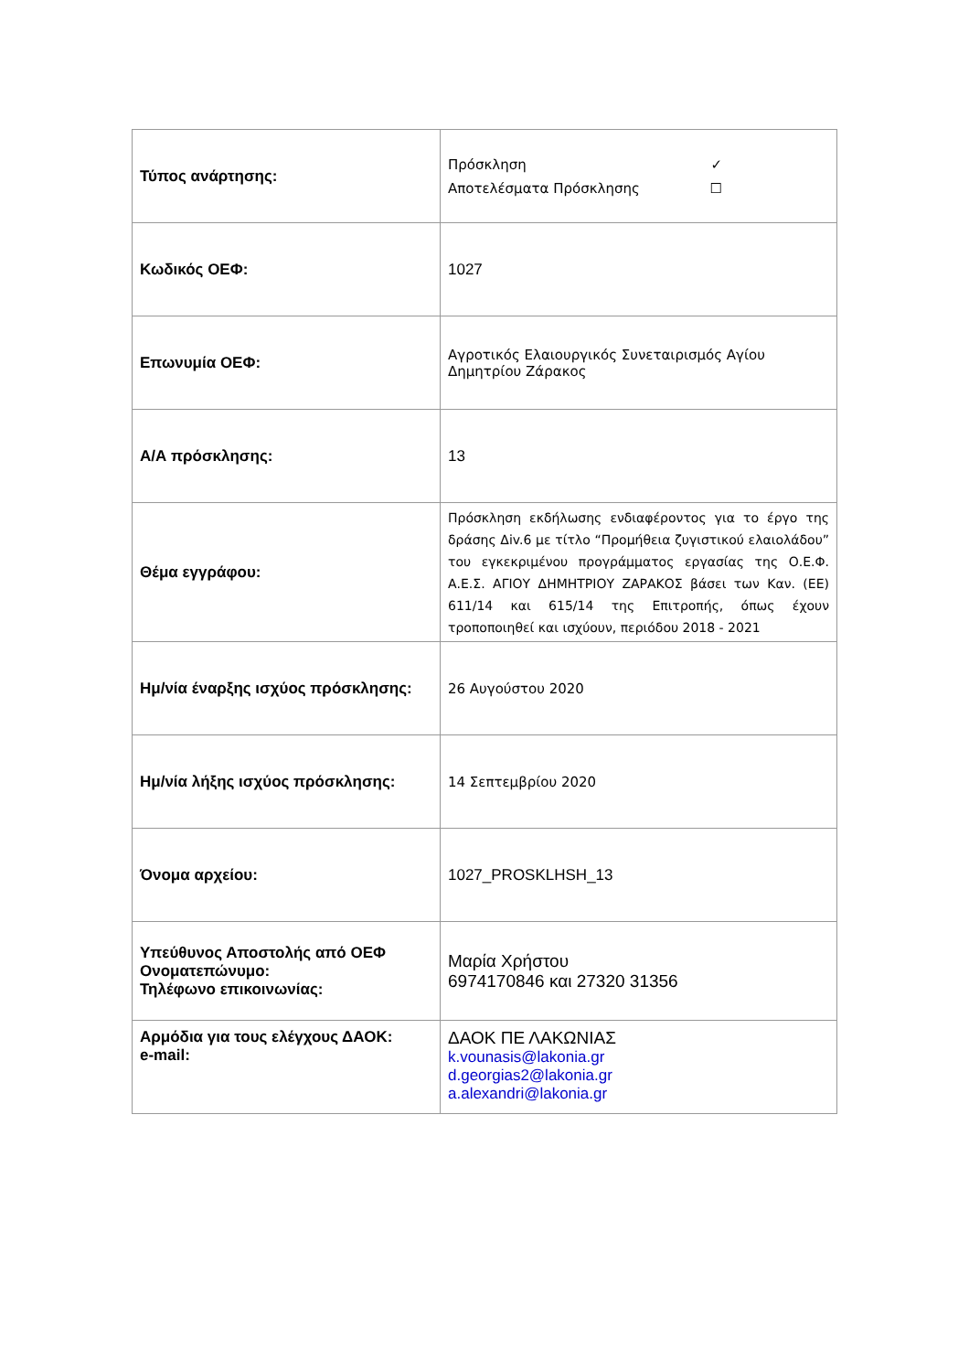| Τύπος ανάρτησης: | Πρόσκληση ✓ Αποτελέσματα Πρόσκλησης ☐ |
| Κωδικός ΟΕΦ: | 1027 |
| Επωνυμία ΟΕΦ: | Αγροτικός Ελαιουργικός Συνεταιρισμός Αγίου Δημητρίου Ζάρακος |
| Α/Α πρόσκλησης: | 13 |
| Θέμα εγγράφου: | Πρόσκληση εκδήλωσης ενδιαφέροντος για το έργο της δράσης Δiv.6 με τίτλο “Προμήθεια ζυγιστικού ελαιολάδου” του εγκεκριμένου προγράμματος εργασίας της Ο.Ε.Φ. Α.Ε.Σ. ΑΓΙΟΥ ΔΗΜΗΤΡΙΟΥ ΖΑΡΑΚΟΣ βάσει των Καν. (ΕΕ) 611/14 και 615/14 της Επιτροπής, όπως έχουν τροποποιηθεί και ισχύουν, περιόδου 2018 - 2021 |
| Ημ/νία έναρξης ισχύος πρόσκλησης: | 26 Αυγούστου 2020 |
| Ημ/νία λήξης ισχύος πρόσκλησης: | 14 Σεπτεμβρίου 2020 |
| Όνομα αρχείου: | 1027_PROSKLHSH_13 |
| Υπεύθυνος Αποστολής από ΟΕΦ Ονοματεπώνυμο: Τηλέφωνο επικοινωνίας: | Μαρία Χρήστου 6974170846 και 27320 31356 |
| Αρμόδια για τους ελέγχους ΔΑΟΚ: e-mail: | ΔΑΟΚ ΠΕ ΛΑΚΩΝΙΑΣ k.vounasis@lakonia.gr d.georgias2@lakonia.gr a.alexandri@lakonia.gr |